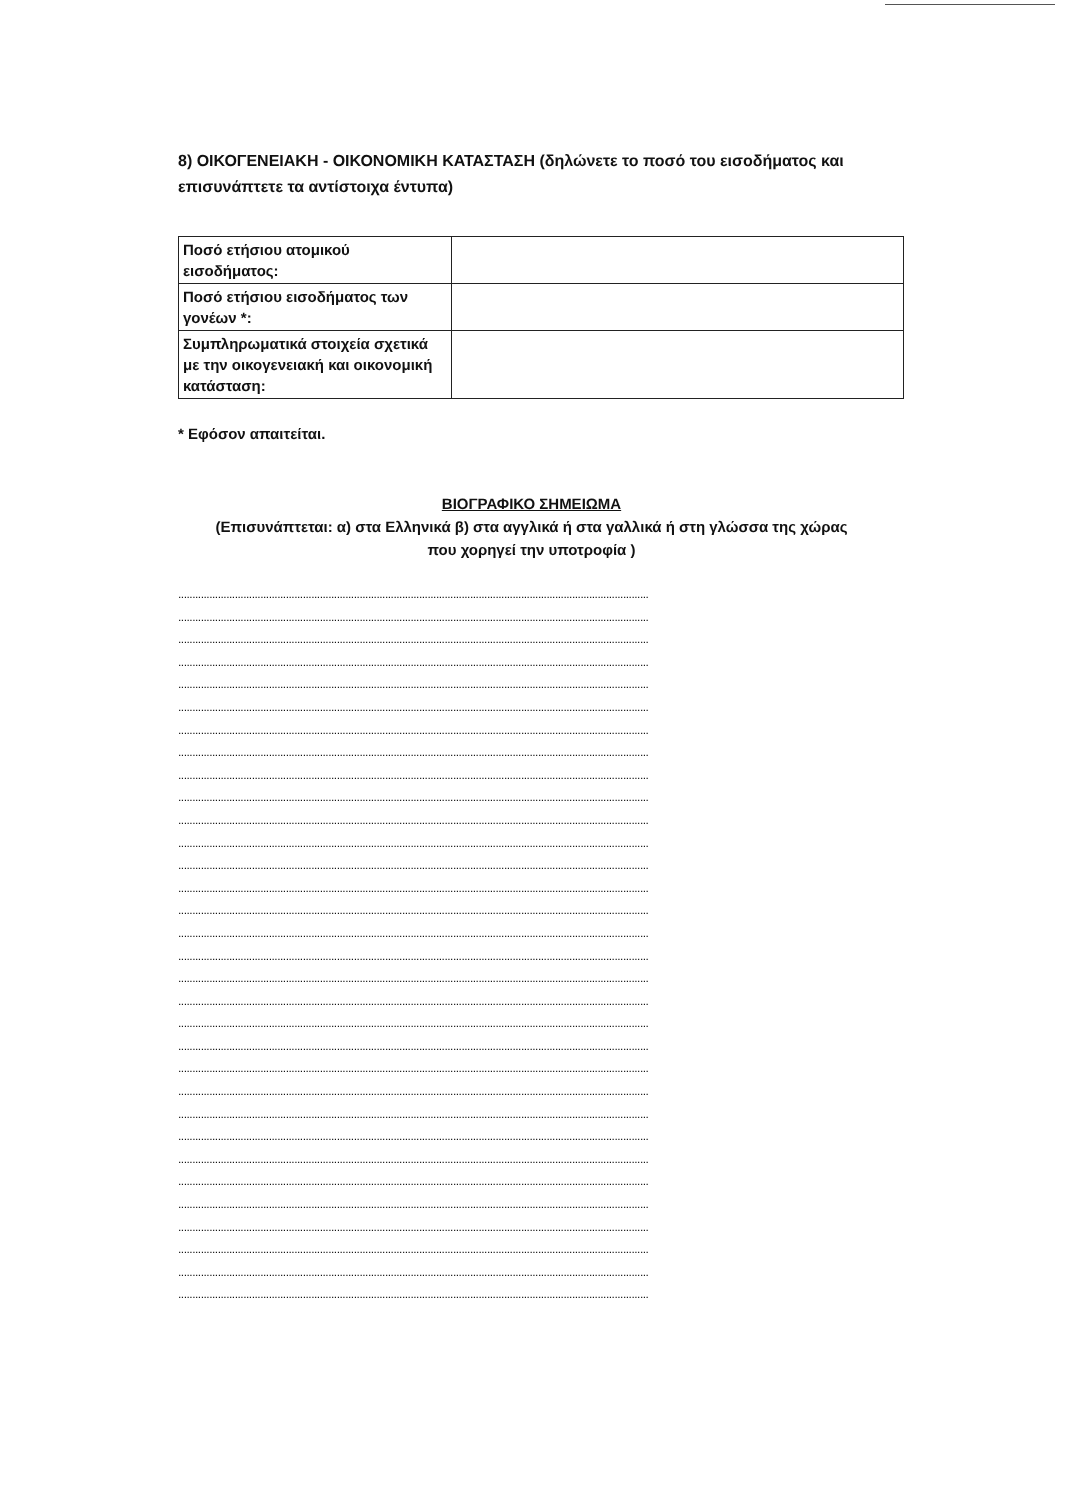8) ΟΙΚΟΓΕΝΕΙΑΚΗ - ΟΙΚΟΝΟΜΙΚΗ ΚΑΤΑΣΤΑΣΗ (δηλώνετε το ποσό του εισοδήματος και επισυνάπτετε τα αντίστοιχα έντυπα)
| Ποσό ετήσιου ατομικού εισοδήματος: | |
| Ποσό ετήσιου εισοδήματος των γονέων *: | |
| Συμπληρωματικά στοιχεία σχετικά με την οικογενειακή και οικονομική κατάσταση: | |
* Εφόσον απαιτείται.
ΒΙΟΓΡΑΦΙΚΟ ΣΗΜΕΙΩΜΑ
(Επισυνάπτεται: α) στα Ελληνικά β) στα αγγλικά ή στα γαλλικά ή στη γλώσσα της χώρας
που χορηγεί την υποτροφία )
......................................................................................................................................................................
......................................................................................................................................................................
......................................................................................................................................................................
......................................................................................................................................................................
......................................................................................................................................................................
......................................................................................................................................................................
......................................................................................................................................................................
......................................................................................................................................................................
......................................................................................................................................................................
......................................................................................................................................................................
......................................................................................................................................................................
......................................................................................................................................................................
......................................................................................................................................................................
......................................................................................................................................................................
......................................................................................................................................................................
......................................................................................................................................................................
......................................................................................................................................................................
......................................................................................................................................................................
......................................................................................................................................................................
......................................................................................................................................................................
......................................................................................................................................................................
......................................................................................................................................................................
......................................................................................................................................................................
......................................................................................................................................................................
......................................................................................................................................................................
......................................................................................................................................................................
......................................................................................................................................................................
......................................................................................................................................................................
......................................................................................................................................................................
......................................................................................................................................................................
......................................................................................................................................................................
......................................................................................................................................................................